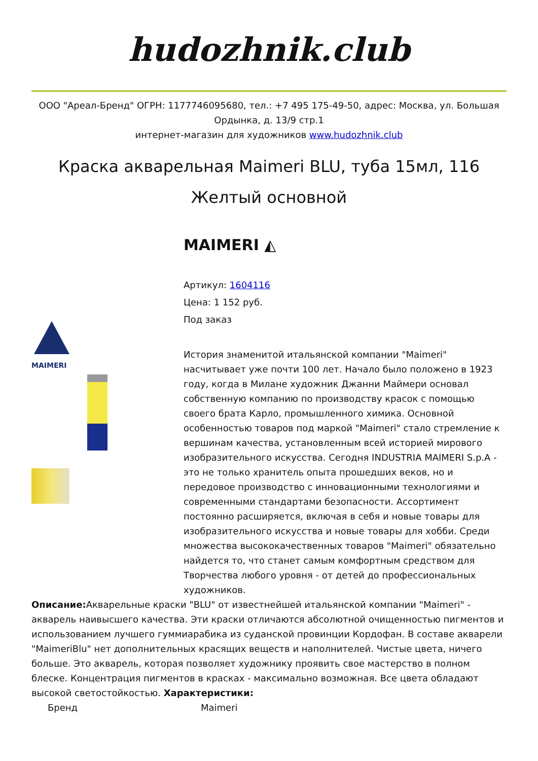hudozhnik.club
ООО "Ареал-Бренд" ОГРН: 1177746095680, тел.: +7 495 175-49-50, адрес: Москва, ул. Большая Ордынка, д. 13/9 стр.1
интернет-магазин для художников www.hudozhnik.club
Краска акварельная Maimeri BLU, туба 15мл, 116 Желтый основной
MAIMERI
MAIMERI ◭
Артикул: 1604116
Цена: 1 152 руб.
Под заказ
История знаменитой итальянской компании "Maimeri" насчитывает уже почти 100 лет. Начало было положено в 1923 году, когда в Милане художник Джанни Маймери основал собственную компанию по производству красок с помощью своего брата Карло, промышленного химика. Основной особенностью товаров под маркой "Maimeri" стало стремление к вершинам качества, установленным всей историей мирового изобразительного искусства. Сегодня INDUSTRIA MAIMERI S.p.A - это не только хранитель опыта прошедших веков, но и передовое производство с инновационными технологиями и современными стандартами безопасности. Ассортимент постоянно расширяется, включая в себя и новые товары для изобразительного искусства и новые товары для хобби. Среди множества высококачественных товаров "Maimeri" обязательно найдется то, что станет самым комфортным средством для Творчества любого уровня - от детей до профессиональных художников.
Описание: Акварельные краски "BLU" от известнейшей итальянской компании "Maimeri" - акварель наивысшего качества. Эти краски отличаются абсолютной очищенностью пигментов и использованием лучшего гуммиарабика из суданской провинции Кордофан. В составе акварели "MaimeriBlu" нет дополнительных красящих веществ и наполнителей. Чистые цвета, ничего больше. Это акварель, которая позволяет художнику проявить свое мастерство в полном блеске. Концентрация пигментов в красках - максимально возможная. Все цвета обладают высокой светостойкостью. Характеристики:
| Бренд | Maimeri |